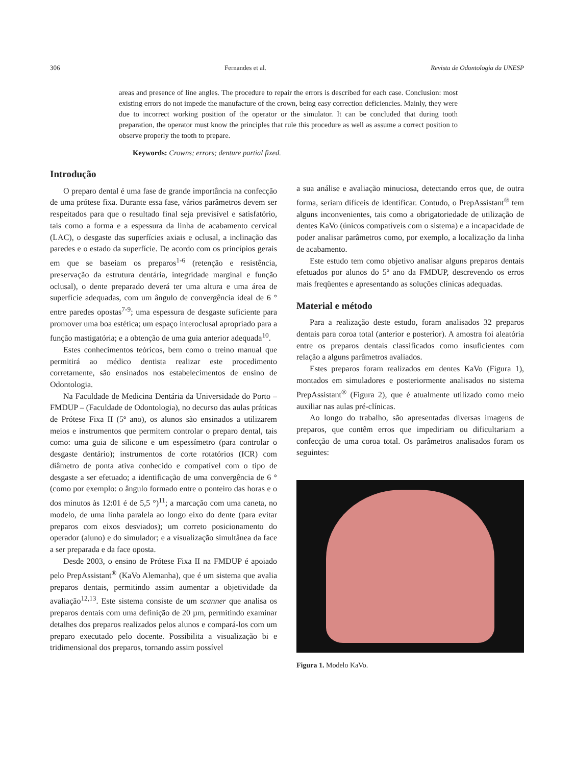306 Fernandes et al. Revista de Odontologia da UNESP
areas and presence of line angles. The procedure to repair the errors is described for each case. Conclusion: most existing errors do not impede the manufacture of the crown, being easy correction deficiencies. Mainly, they were due to incorrect working position of the operator or the simulator. It can be concluded that during tooth preparation, the operator must know the principles that rule this procedure as well as assume a correct position to observe properly the tooth to prepare.
Keywords: Crowns; errors; denture partial fixed.
Introdução
O preparo dental é uma fase de grande importância na confecção de uma prótese fixa. Durante essa fase, vários parâmetros devem ser respeitados para que o resultado final seja previsível e satisfatório, tais como a forma e a espessura da linha de acabamento cervical (LAC), o desgaste das superfícies axiais e oclusal, a inclinação das paredes e o estado da superfície. De acordo com os princípios gerais em que se baseiam os preparos<sup>1-6</sup> (retenção e resistência, preservação da estrutura dentária, integridade marginal e função oclusal), o dente preparado deverá ter uma altura e uma área de superfície adequadas, com um ângulo de convergência ideal de 6 ° entre paredes opostas<sup>7-9</sup>; uma espessura de desgaste suficiente para promover uma boa estética; um espaço interoclusal apropriado para a função mastigatória; e a obtenção de uma guia anterior adequada<sup>10</sup>.
Estes conhecimentos teóricos, bem como o treino manual que permitirá ao médico dentista realizar este procedimento corretamente, são ensinados nos estabelecimentos de ensino de Odontologia.
Na Faculdade de Medicina Dentária da Universidade do Porto – FMDUP – (Faculdade de Odontologia), no decurso das aulas práticas de Prótese Fixa II (5º ano), os alunos são ensinados a utilizarem meios e instrumentos que permitem controlar o preparo dental, tais como: uma guia de silicone e um espessímetro (para controlar o desgaste dentário); instrumentos de corte rotatórios (ICR) com diâmetro de ponta ativa conhecido e compatível com o tipo de desgaste a ser efetuado; a identificação de uma convergência de 6 ° (como por exemplo: o ângulo formado entre o ponteiro das horas e o dos minutos às 12:01 é de 5,5 °)<sup>11</sup>; a marcação com uma caneta, no modelo, de uma linha paralela ao longo eixo do dente (para evitar preparos com eixos desviados); um correto posicionamento do operador (aluno) e do simulador; e a visualização simultânea da face a ser preparada e da face oposta.
Desde 2003, o ensino de Prótese Fixa II na FMDUP é apoiado pelo PrepAssistant<sup>®</sup> (KaVo Alemanha), que é um sistema que avalia preparos dentais, permitindo assim aumentar a objetividade da avaliação<sup>12,13</sup>. Este sistema consiste de um scanner que analisa os preparos dentais com uma definição de 20 µm, permitindo examinar detalhes dos preparos realizados pelos alunos e compará-los com um preparo executado pelo docente. Possibilita a visualização bi e tridimensional dos preparos, tornando assim possível
a sua análise e avaliação minuciosa, detectando erros que, de outra forma, seriam difíceis de identificar. Contudo, o PrepAssistant<sup>®</sup> tem alguns inconvenientes, tais como a obrigatoriedade de utilização de dentes KaVo (únicos compatíveis com o sistema) e a incapacidade de poder analisar parâmetros como, por exemplo, a localização da linha de acabamento.
Este estudo tem como objetivo analisar alguns preparos dentais efetuados por alunos do 5º ano da FMDUP, descrevendo os erros mais freqüentes e apresentando as soluções clínicas adequadas.
Material e método
Para a realização deste estudo, foram analisados 32 preparos dentais para coroa total (anterior e posterior). A amostra foi aleatória entre os preparos dentais classificados como insuficientes com relação a alguns parâmetros avaliados.
Estes preparos foram realizados em dentes KaVo (Figura 1), montados em simuladores e posteriormente analisados no sistema PrepAssistant<sup>®</sup> (Figura 2), que é atualmente utilizado como meio auxiliar nas aulas pré-clínicas.
Ao longo do trabalho, são apresentadas diversas imagens de preparos, que contêm erros que impediriam ou dificultariam a confecção de uma coroa total. Os parâmetros analisados foram os seguintes:
Figura 1. Modelo KaVo.